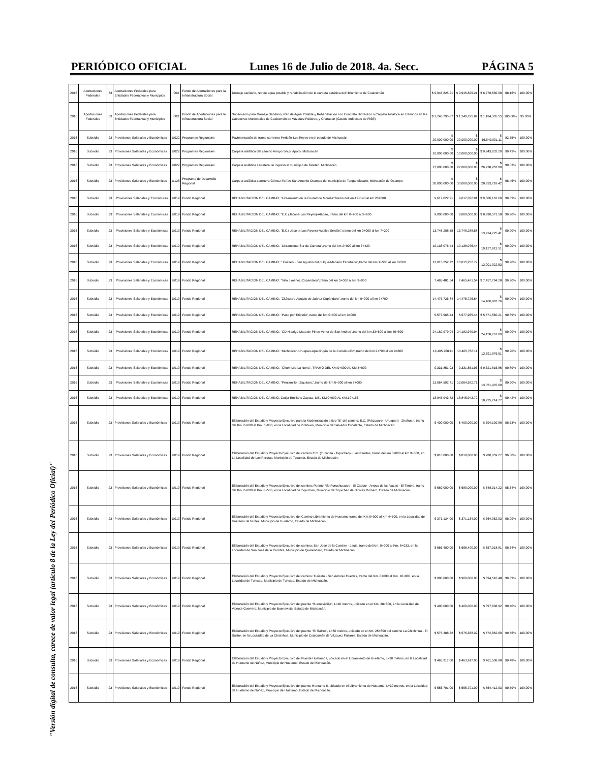PERIÓDICO OFICIAL Lunes 16 de Julio de 2018. 4a. Secc. PÁGINA 5
"Versión digital de consulta, carece de valor legal (artículo 8 de la Ley del Periódico Oficial)"
| 2016 | Aportaciones Federales | 33 | Aportaciones Federales para Entidades Federativas y Municipios | I003 | Fondo de Aportaciones para la Infraestructura Social | Drenaje sanitario, red de agua potable y rehabilitación de la carpeta asfáltica del libramiento de Coalcomán | $ 9,945,825.21 | $ 9,945,825.21 | $ 6,778,630.08 | 68.16% | 100.00% |
| 2016 | Aportaciones Federales | 33 | Aportaciones Federales para Entidades Federativas y Municipios | I003 | Fondo de Aportaciones para la Infraestructura Social | Supervisión para Drenaje Sanitario, Red de Agua Potable y Rehabilitación con Concreto Hidraúlico o Carpeta Asfáltica en Caminos en las Cabeceras Municipales de Coalcomán de Vázquez Pallares, y Charapan (Gastos Indirectos de FISE) | $ 1,240,795.87 | $ 1,240,795.87 | $ 1,184,305.55 | 100.00% | 95.00% |
| 2016 | Subsidio | 23 | Provisiones Salariales y Económicas | U022 | Programas Regionales | Pavimentación de tramo carretero Peribán-Los Reyes en el estado de Michoacán | $ 20,000,000.00 | $ 20,000,000.00 | $ 16,549,001.11 | 82.75% | 100.00% |
| 2016 | Subsidio | 23 | Provisiones Salariales y Económicas | U022 | Programas Regionales | Carpeta asfáltica del camino Arroyo Seco, Aporo, Michoacán | $ 10,000,000.00 | $ 10,000,000.00 | $ 9,943,032.20 | 99.43% | 100.00% |
| 2016 | Subsidio | 23 | Provisiones Salariales y Económicas | U022 | Programas Regionales | Carpeta Asfáltica carretera de ingreso al municipio de Taretan, Michoacán | $ 27,000,000.00 | $ 27,000,000.00 | $ 26,738,953.90 | 99.03% | 100.00% |
| 2016 | Subsidio | 23 | Provisiones Salariales y Económicas | U128 | Programa de Desarrollo Regional | Carpeta asfáltica carretera Gómez Farías-San Antonio Ocampo del municipio de Tangancícuaro, Michoacán de Ocampo | $ 30,000,000.00 | $ 30,000,000.00 | $ 28,933,718.42 | 96.45% | 100.00% |
| 2016 | Subsidio | 23 | Provisiones Salariales y Económicas | U019 | Fondo Regional | REHABILITACION DEL CAMINO: "Libramiento de la Ciudad de Morelia"Tramo del km.19+140 al km.20+808 | 9,617,022.91 | 9,617,022.91 | $ 9,606,162.60 | 99.89% | 100.00% |
| 2016 | Subsidio | 23 | Provisiones Salariales y Económicas | U019 | Fondo Regional | REHABILITACION DEL CAMINO: "E.C.(Jacona-Los Reyes)-Atapan, tramo del km 0+900 al 5+600 | 9,000,000.00 | 9,000,000.00 | $ 8,990,571.58 | 99.90% | 100.00% |
| 2016 | Subsidio | 23 | Provisiones Salariales y Económicas | U019 | Fondo Regional | REHABILITACION DEL CAMINO: "E.C.( Jacona-Los Reyes)-Aquiles Serdán",tramo del km 0+000 al km 7+200 | 13,748,288.58 | 13,748,288.58 | $ 13,734,225.41 | 99.90% | 100.00% |
| 2016 | Subsidio | 23 | Provisiones Salariales y Económicas | U019 | Fondo Regional | REHABILITACION DEL CAMINO: "Libramiento Sur de Zamora",tramo del km 2+000 al km 7+430 | 10,138,076.44 | 10,138,076.44 | $ 10,127,913.51 | 99.90% | 100.00% |
| 2016 | Subsidio | 23 | Provisiones Salariales y Económicas | U019 | Fondo Regional | REHABILITACION DEL CAMINO: " Cuitzeo - San Agustin del pulque-Mariano Escobedo",tramo del km 1+500 al km 8+500 | 13,015,252.72 | 13,015,252.72 | $ 13,001,922.53 | 99.90% | 100.00% |
| 2016 | Subsidio | 23 | Provisiones Salariales y Económicas | U019 | Fondo Regional | REHABILITACION DEL CAMINO: "Villa Jimenez-Copandaro",tramo del km 5+000 al km 9+000 | 7,465,481.54 | 7,465,481.54 | $ 7,457,794.28 | 99.90% | 100.00% |
| 2016 | Subsidio | 23 | Provisiones Salariales y Económicas | U019 | Fondo Regional | REHABILITACION DEL CAMINO: "Zitácuaro-Aputzio de Juárez-Copándaro",tramo del km 0+000 al km 7+700 | 14,475,726.84 | 14,475,726.84 | $ 14,460,887.76 | 99.90% | 100.00% |
| 2016 | Subsidio | 23 | Provisiones Salariales y Económicas | U019 | Fondo Regional | REHABILITACION DEL CAMINO: "Paso por Tiripetío",tramo del km 0+000 al km 3+000 | 5,577,965.44 | 5,577,965.44 | $ 5,571,560.21 | 99.89% | 100.00% |
| 2016 | Subsidio | 23 | Provisiones Salariales y Económicas | U019 | Fondo Regional | REHABILITACION DEL CAMINO: "CD.Hidalgo-Mata de Pinos-Venta de San Andres",tramo del km 33+600 al km 46+600 | 24,182,979.94 | 24,182,979.94 | $ 24,158,767.09 | 99.90% | 100.00% |
| 2016 | Subsidio | 23 | Provisiones Salariales y Económicas | U019 | Fondo Regional | REHABILITACION DEL CAMINO: "Michoacán-Uruapan-Apatzingán de la Constitución",tramo del km 2+700 al km 9+800 | 13,405,768.11 | 13,405,768.11 | $ 13,391,976.51 | 99.90% | 100.00% |
| 2016 | Subsidio | 23 | Provisiones Salariales y Económicas | U019 | Fondo Regional | REHABILITACION DEL CAMINO: "Churintzio-La Noria", TRAMO DEL KM.0+000 AL KM.5+000 | 9,331,851.93 | 9,331,851.93 | $ 9,321,815.86 | 99.89% | 100.00% |
| 2016 | Subsidio | 23 | Provisiones Salariales y Económicas | U019 | Fondo Regional | REHABILITACION DEL CAMINO: "Penjamillo - Ziquitaro,",tramo del km 0+000 al km 7+000 | 13,064,592.71 | 13,064,592.71 | $ 13,051,470.00 | 99.90% | 100.00% |
| 2016 | Subsidio | 23 | Provisiones Salariales y Económicas | U019 | Fondo Regional | REHABILITACION DEL CAMINO: Cotija-Emiliano Zapata, DEL KM 0+000 AL KM.10+153 | 18,845,943.72 | 18,845,943.72 | $ 18,735,714.77 | 99.42% | 100.00% |
| 2016 | Subsidio | 23 | Provisiones Salariales y Económicas | U019 | Fondo Regional | Elaboración del Estudio y Proyecto Ejecutivo para la Modernización a tipo "B" del camino: E.C. (Pátzcuaro - Uruapan) - Zirahuen, tramo del Km. 0+000 al Km. 5+000, en la Localidad de Zirahuen, Municipio de Salvador Escalante, Estado de Michoacán. | $ 400,000.00 | $ 400,000.00 | $ 394,100.88 | 98.53% | 100.00% |
| 2016 | Subsidio | 23 | Provisiones Salariales y Económicas | U019 | Fondo Regional | Elaboración del Estudio y Proyecto Ejecutivo del camino E.C. (Tuzantla - Tiquicheo) - Las Parotas, tramo del km 0+000 al km 9+000, en La Localidad de Las Parotas, Municipio de Tuzantla, Estado de Michoacán. | $ 810,000.00 | $ 810,000.00 | $ 780,059.27 | 96.30% | 100.00% |
| 2016 | Subsidio | 23 | Provisiones Salariales y Económicas | U019 | Fondo Regional | Elaboración del Estudio y Proyecto Ejecutivo del camino: Puente Río Poruchucuaro - El Zapote - Arroyo de las Vacas - El Timbre, tramo del Km. 0+000 al Km. 8+500, en la Localidad de Tiquicheo, Municipio de Tiquicheo de Nicolás Romero, Estado de Michoacán. | $ 680,000.00 | $ 680,000.00 | $ 648,314.22 | 95.34% | 100.00% |
| 2016 | Subsidio | 23 | Provisiones Salariales y Económicas | U019 | Fondo Regional | Elaboración del Estudio y Proyecto Ejecutivo del Camino Libramiento de Huetamo tramo del Km 0+000 al Km 4+500, en la Localidad de Huetamo de Núñez, Municipio de Huetamo, Estado de Michoacán. | $ 371,134.00 | $ 371,134.00 | $ 364,062.93 | 98.09% | 100.00% |
| 2016 | Subsidio | 23 | Provisiones Salariales y Económicas | U019 | Fondo Regional | Elaboración del Estudio y Proyecto Ejecutivo del camino: San José de la Cumbre - Jauja, tramo del Km. 0+000 al Km. 8+033, en la Localidad de San José de la Cumbre, Municipio de Queréndaro, Estado de Michoacán. | $ 666,400.00 | $ 666,400.00 | $ 657,318.81 | 98.64% | 100.00% |
| 2016 | Subsidio | 23 | Provisiones Salariales y Económicas | U019 | Fondo Regional | Elaboración del Estudio y Proyecto Ejecutivo del camino: Turicato - San Antonio Huertas, tramo del Km. 0+000 al Km. 10+000, en la Localidad de Turicato, Municipio de Turicato, Estado de Michoacán. | $ 900,000.00 | $ 900,000.00 | $ 894,510.48 | 99.39% | 100.00% |
| 2016 | Subsidio | 23 | Provisiones Salariales y Económicas | U019 | Fondo Regional | Elaboración del Estudio y Proyecto Ejecutivo del puente "Buenavistilla", L=40 metros, ubicado en el Km. 38+600, en la Localidad de Vicente Guerrero, Municipio de Buenavista, Estado de Michoacán. | $ 400,000.00 | $ 400,000.00 | $ 397,608.92 | 99.40% | 100.00% |
| 2016 | Subsidio | 23 | Provisiones Salariales y Económicas | U019 | Fondo Regional | Elaboración del Estudio y Proyecto Ejecutivo del puente "El Salitre", L=50 metros, ubicado en el Km. 25+800 del camino La Chichihua - El Salitre, en la Localidad de La Chichihua, Municipio de Coalcomán de Vázquez Pallares, Estado de Michoacán. | $ 575,388.32 | $ 575,388.32 | $ 572,862.60 | 99.56% | 100.00% |
| 2016 | Subsidio | 23 | Provisiones Salariales y Económicas | U019 | Fondo Regional | Elaboración del Estudio y Proyecto Ejecutivo del Puente Huetamo I, ubicado en el Libramiento de Huetamo, L=30 metros, en la Localidad de Huetamo de Núñez, Municipio de Huetamo, Estado de Michoacán. | $ 463,917.00 | $ 463,917.00 | $ 461,508.98 | 99.48% | 100.00% |
| 2016 | Subsidio | 23 | Provisiones Salariales y Económicas | U019 | Fondo Regional | Elaboración del Estudio y Proyecto Ejecutivo del puente Huetamo II, ubicado en el Libramiento de Huetamo, L=30 metros, en la Localidad de Huetamo de Núñez, Municipio de Huetamo, Estado de Michoacán. | $ 556,701.00 | $ 556,701.00 | $ 554,412.93 | 99.59% | 100.00% |